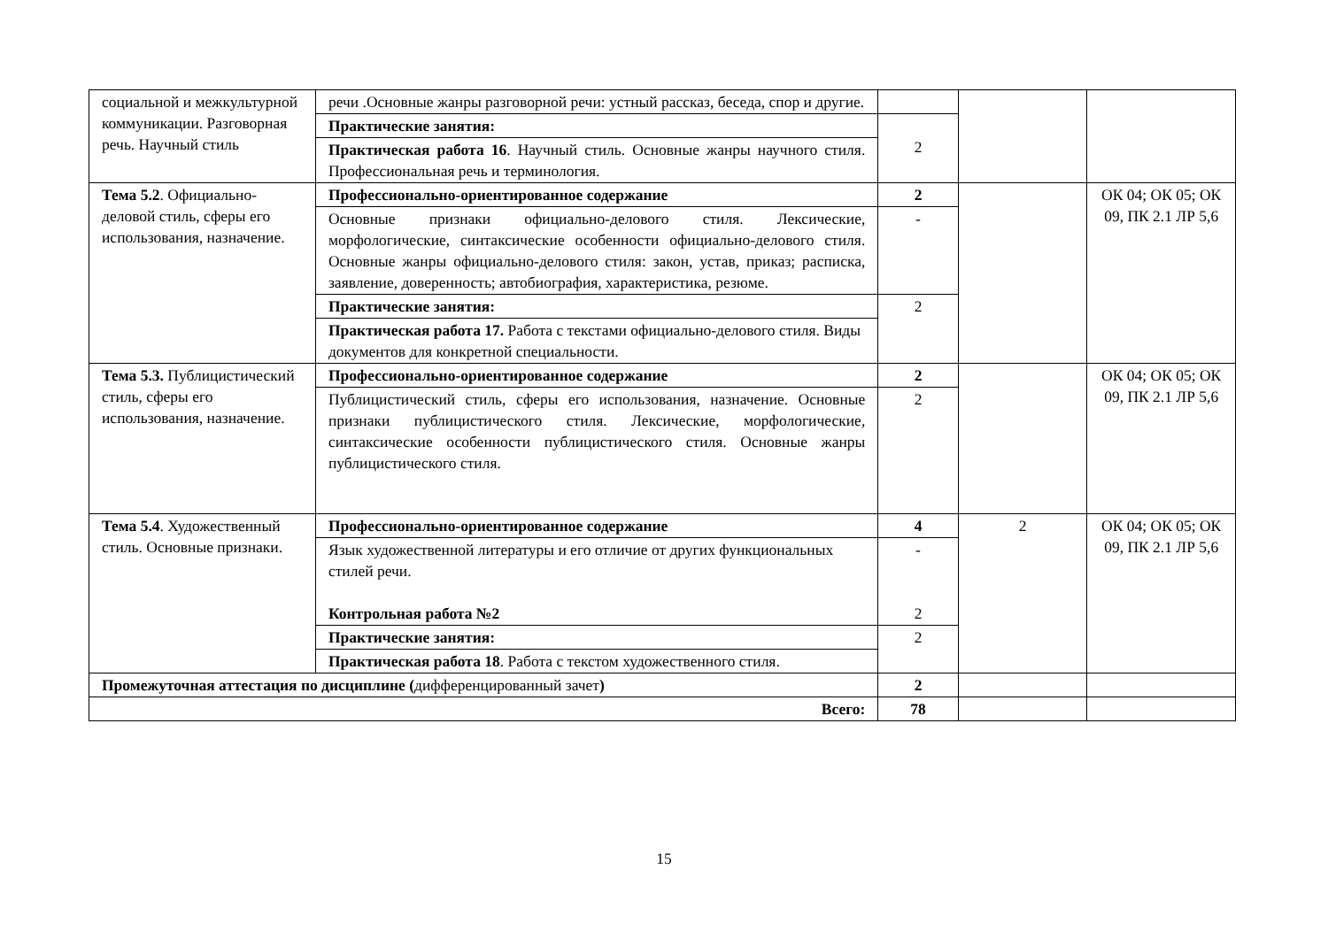| социальной и межкультурной коммуникации. Разговорная речь. Научный стиль | речи .Основные жанры разговорной речи: устный рассказ, беседа, спор и другие. | | | |
| | Практические занятия: | 2 | | |
| | Практическая работа 16 . Научный стиль. Основные жанры научного стиля. Профессиональная речь и терминология. | | | |
| Тема 5.2 . Официально-деловой стиль, сферы его использования, назначение. | Профессионально-ориентированное содержание | 2 | | ОК 04; ОК 05; ОК 09, ПК 2.1 ЛР 5,6 |
| | Основные признаки официально-делового стиля. Лексические, морфологические, синтаксические особенности официально-делового стиля. Основные жанры официально-делового стиля: закон, устав, приказ; расписка, заявление, доверенность; автобиография, характеристика, резюме. | - | | |
| | Практические занятия: | 2 | | |
| | Практическая работа 17. Работа с текстами официально-делового стиля. Виды документов для конкретной специальности. | | | |
| Тема 5.3. Публицистический стиль, сферы его использования, назначение. | Профессионально-ориентированное содержание | 2 | | ОК 04; ОК 05; ОК 09, ПК 2.1 ЛР 5,6 |
| | Публицистический стиль, сферы его использования, назначение. Основные признаки публицистического стиля. Лексические, морфологические, синтаксические особенности публицистического стиля. Основные жанры публицистического стиля. | 2 | | |
| Тема 5.4 . Художественный стиль. Основные признаки. | Профессионально-ориентированное содержание | 4 | 2 | ОК 04; ОК 05; ОК 09, ПК 2.1 ЛР 5,6 |
| | Язык художественной литературы и его отличие от других функциональных стилей речи. Контрольная работа №2 | - 2 | | |
| | Практические занятия: | 2 | | |
| | Практическая работа 18 . Работа с текстом художественного стиля. | | | |
| Промежуточная аттестация по дисциплине ( дифференцированный зачет ) | | 2 | | |
| Всего: | | 78 | | |
15